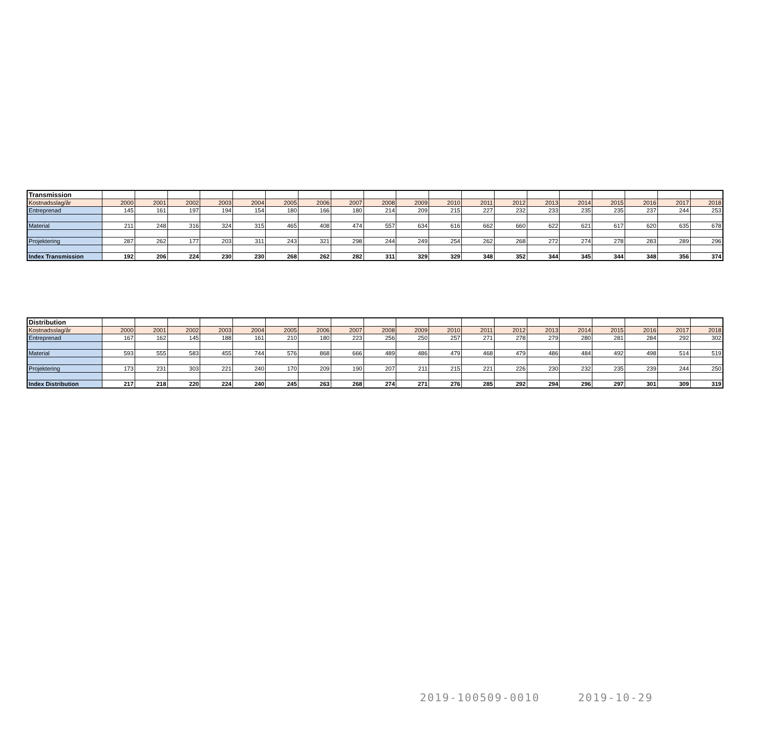| Transmission | | | | | | | | | | | | | | | | | | | |
| --- | --- | --- | --- | --- | --- | --- | --- | --- | --- | --- | --- | --- | --- | --- | --- | --- | --- | --- | --- |
| Kostnadsslag/år | 2000 | 2001 | 2002 | 2003 | 2004 | 2005 | 2006 | 2007 | 2008 | 2009 | 2010 | 2011 | 2012 | 2013 | 2014 | 2015 | 2016 | 2017 | 2018 |
| Entreprenad | 145 | 161 | 197 | 194 | 154 | 180 | 166 | 180 | 214 | 209 | 215 | 227 | 232 | 233 | 235 | 235 | 237 | 244 | 253 |
| Material | 211 | 248 | 316 | 324 | 315 | 465 | 408 | 474 | 557 | 634 | 616 | 662 | 660 | 622 | 621 | 617 | 620 | 635 | 678 |
| Projektering | 287 | 262 | 177 | 203 | 311 | 243 | 321 | 298 | 244 | 249 | 254 | 262 | 268 | 272 | 274 | 278 | 283 | 289 | 296 |
| Index Transmission | 192 | 206 | 224 | 230 | 230 | 268 | 262 | 282 | 311 | 329 | 329 | 348 | 352 | 344 | 345 | 344 | 348 | 356 | 374 |
| Distribution | | | | | | | | | | | | | | | | | | | |
| --- | --- | --- | --- | --- | --- | --- | --- | --- | --- | --- | --- | --- | --- | --- | --- | --- | --- | --- | --- |
| Kostnadsslag/år | 2000 | 2001 | 2002 | 2003 | 2004 | 2005 | 2006 | 2007 | 2008 | 2009 | 2010 | 2011 | 2012 | 2013 | 2014 | 2015 | 2016 | 2017 | 2018 |
| Entreprenad | 167 | 162 | 145 | 188 | 161 | 210 | 180 | 223 | 256 | 250 | 257 | 271 | 278 | 279 | 280 | 281 | 284 | 292 | 302 |
| Material | 593 | 555 | 583 | 455 | 744 | 576 | 868 | 666 | 489 | 486 | 479 | 468 | 479 | 486 | 484 | 492 | 498 | 514 | 519 |
| Projektering | 173 | 231 | 303 | 221 | 240 | 170 | 209 | 190 | 207 | 211 | 215 | 221 | 226 | 230 | 232 | 235 | 239 | 244 | 250 |
| Index Distribution | 217 | 218 | 220 | 224 | 240 | 245 | 263 | 268 | 274 | 271 | 276 | 285 | 292 | 294 | 296 | 297 | 301 | 309 | 319 |
2019-100509-0010 2019-10-29